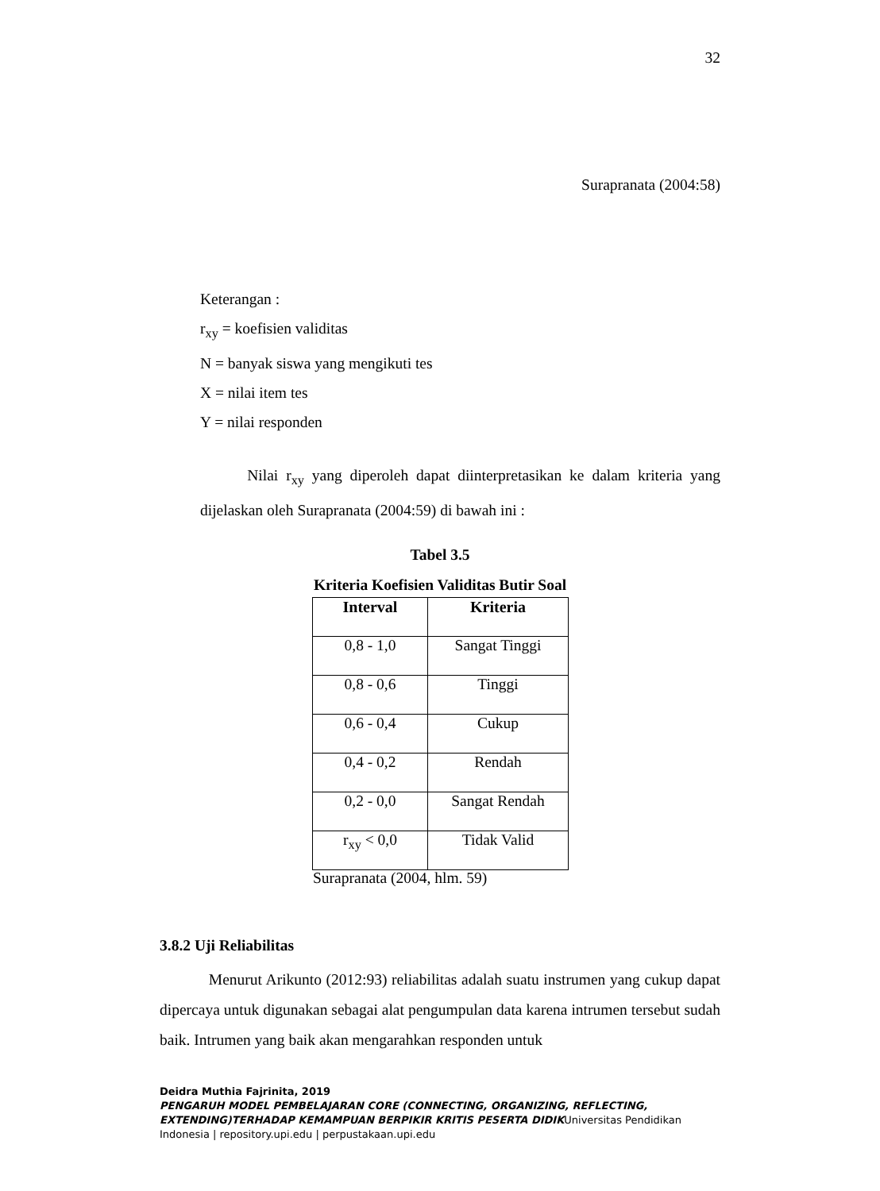32
Surapranata (2004:58)
Keterangan :
r<sub>xy</sub> = koefisien validitas
N = banyak siswa yang mengikuti tes
X = nilai item tes
Y = nilai responden
Nilai r<sub>xy</sub> yang diperoleh dapat diinterpretasikan ke dalam kriteria yang dijelaskan oleh Surapranata (2004:59) di bawah ini :
Tabel 3.5
Kriteria Koefisien Validitas Butir Soal
| Interval | Kriteria |
| --- | --- |
| 0,8 - 1,0 | Sangat Tinggi |
| 0,8 - 0,6 | Tinggi |
| 0,6 - 0,4 | Cukup |
| 0,4 - 0,2 | Rendah |
| 0,2 - 0,0 | Sangat Rendah |
| r<sub>xy</sub> < 0,0 | Tidak Valid |
Surapranata (2004, hlm. 59)
3.8.2 Uji Reliabilitas
Menurut Arikunto (2012:93) reliabilitas adalah suatu instrumen yang cukup dapat dipercaya untuk digunakan sebagai alat pengumpulan data karena intrumen tersebut sudah baik. Intrumen yang baik akan mengarahkan responden untuk
Deidra Muthia Fajrinita, 2019
PENGARUH MODEL PEMBELAJARAN CORE (CONNECTING, ORGANIZING, REFLECTING, EXTENDING)TERHADAP KEMAMPUAN BERPIKIR KRITIS PESERTA DIDIKUniversitas Pendidikan Indonesia | repository.upi.edu | perpustakaan.upi.edu